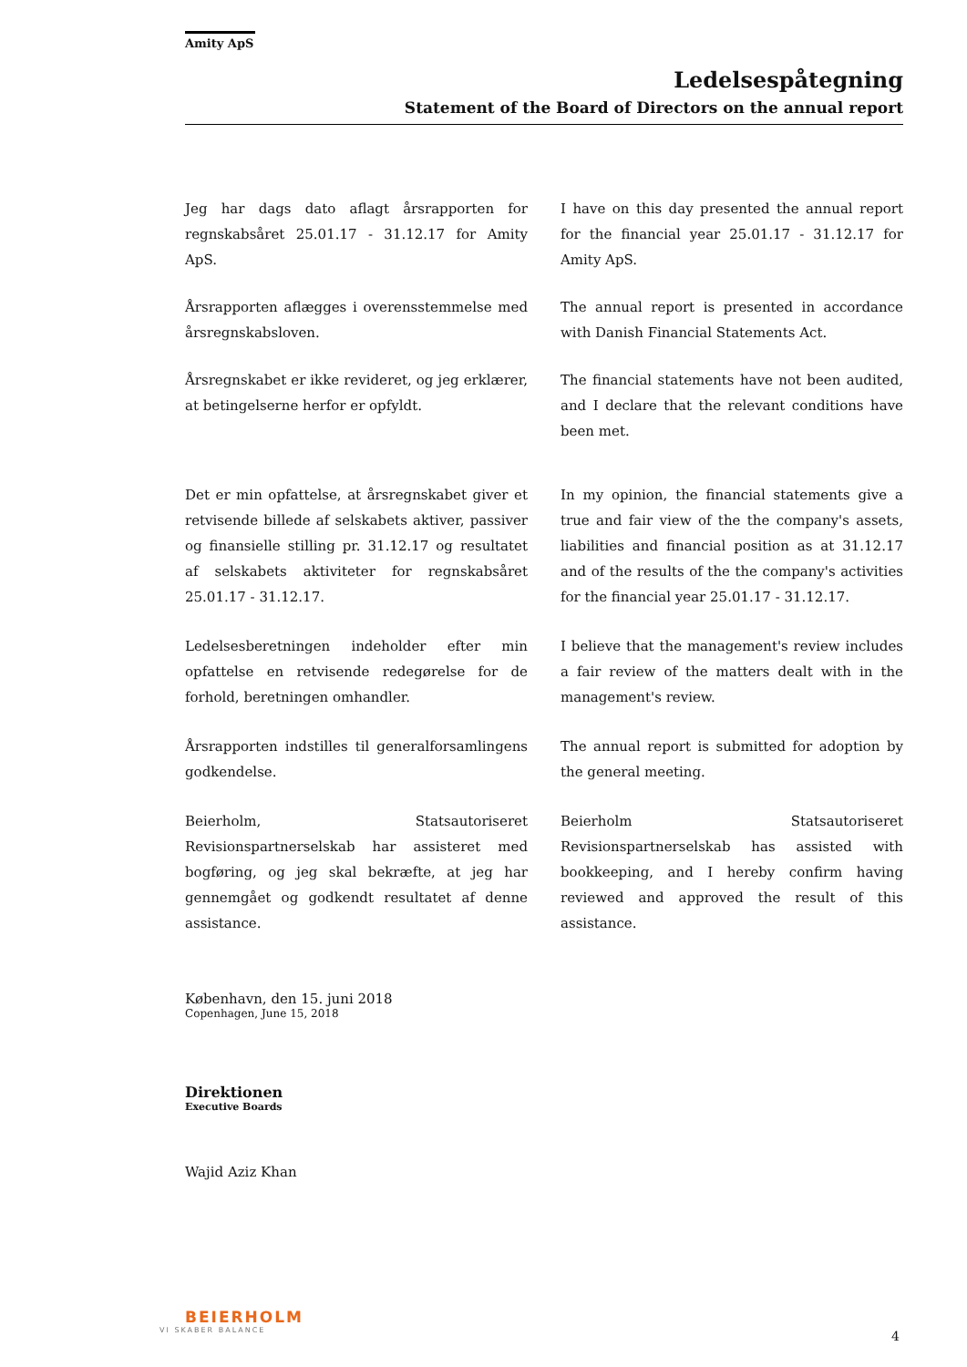Amity ApS
Ledelsespåtegning
Statement of the Board of Directors on the annual report
Jeg har dags dato aflagt årsrapporten for regnskabsåret 25.01.17 - 31.12.17 for Amity ApS.
I have on this day presented the annual report for the financial year 25.01.17 - 31.12.17 for Amity ApS.
Årsrapporten aflægges i overensstemmelse med årsregnskabsloven.
The annual report is presented in accordance with Danish Financial Statements Act.
Årsregnskabet er ikke revideret, og jeg erklærer, at betingelserne herfor er opfyldt.
The financial statements have not been audited, and I declare that the relevant conditions have been met.
Det er min opfattelse, at årsregnskabet giver et retvisende billede af selskabets aktiver, passiver og finansielle stilling pr. 31.12.17 og resultatet af selskabets aktiviteter for regnskabsåret 25.01.17 - 31.12.17.
In my opinion, the financial statements give a true and fair view of the the company's assets, liabilities and financial position as at 31.12.17 and of the results of the the company's activities for the financial year 25.01.17 - 31.12.17.
Ledelsesberetningen indeholder efter min opfattelse en retvisende redegørelse for de forhold, beretningen omhandler.
I believe that the management's review includes a fair review of the matters dealt with in the management's review.
Årsrapporten indstilles til generalforsamlingens godkendelse.
The annual report is submitted for adoption by the general meeting.
Beierholm, Statsautoriseret Revisionspartnerselskab har assisteret med bogføring, og jeg skal bekræfte, at jeg har gennemgået og godkendt resultatet af denne assistance.
Beierholm Statsautoriseret Revisionspartnerselskab has assisted with bookkeeping, and I hereby confirm having reviewed and approved the result of this assistance.
København, den 15. juni 2018
Copenhagen, June 15, 2018
Direktionen
Executive Boards
Wajid Aziz Khan
BEIERHOLM
VI SKABER BALANCE
4